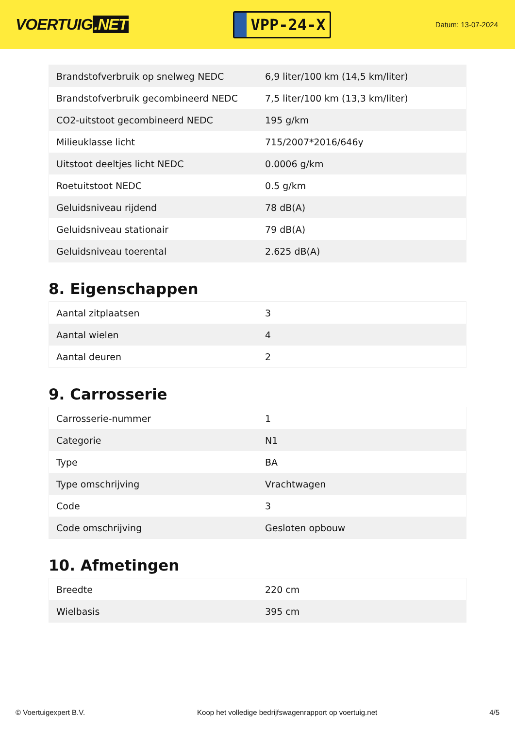VOERTUIG.NET
VPP-24-X
Datum: 13-07-2024
| Brandstofverbruik op snelweg NEDC | 6,9 liter/100 km (14,5 km/liter) |
| Brandstofverbruik gecombineerd NEDC | 7,5 liter/100 km (13,3 km/liter) |
| CO2-uitstoot gecombineerd NEDC | 195 g/km |
| Milieuklasse licht | 715/2007*2016/646y |
| Uitstoot deeltjes licht NEDC | 0.0006 g/km |
| Roetuitstoot NEDC | 0.5 g/km |
| Geluidsniveau rijdend | 78 dB(A) |
| Geluidsniveau stationair | 79 dB(A) |
| Geluidsniveau toerental | 2.625 dB(A) |
8. Eigenschappen
| Aantal zitplaatsen | 3 |
| Aantal wielen | 4 |
| Aantal deuren | 2 |
9. Carrosserie
| Carrosserie-nummer | 1 |
| Categorie | N1 |
| Type | BA |
| Type omschrijving | Vrachtwagen |
| Code | 3 |
| Code omschrijving | Gesloten opbouw |
10. Afmetingen
| Breedte | 220 cm |
| Wielbasis | 395 cm |
© Voertuigexpert B.V. Koop het volledige bedrijfswagenrapport op voertuig.net 4/5